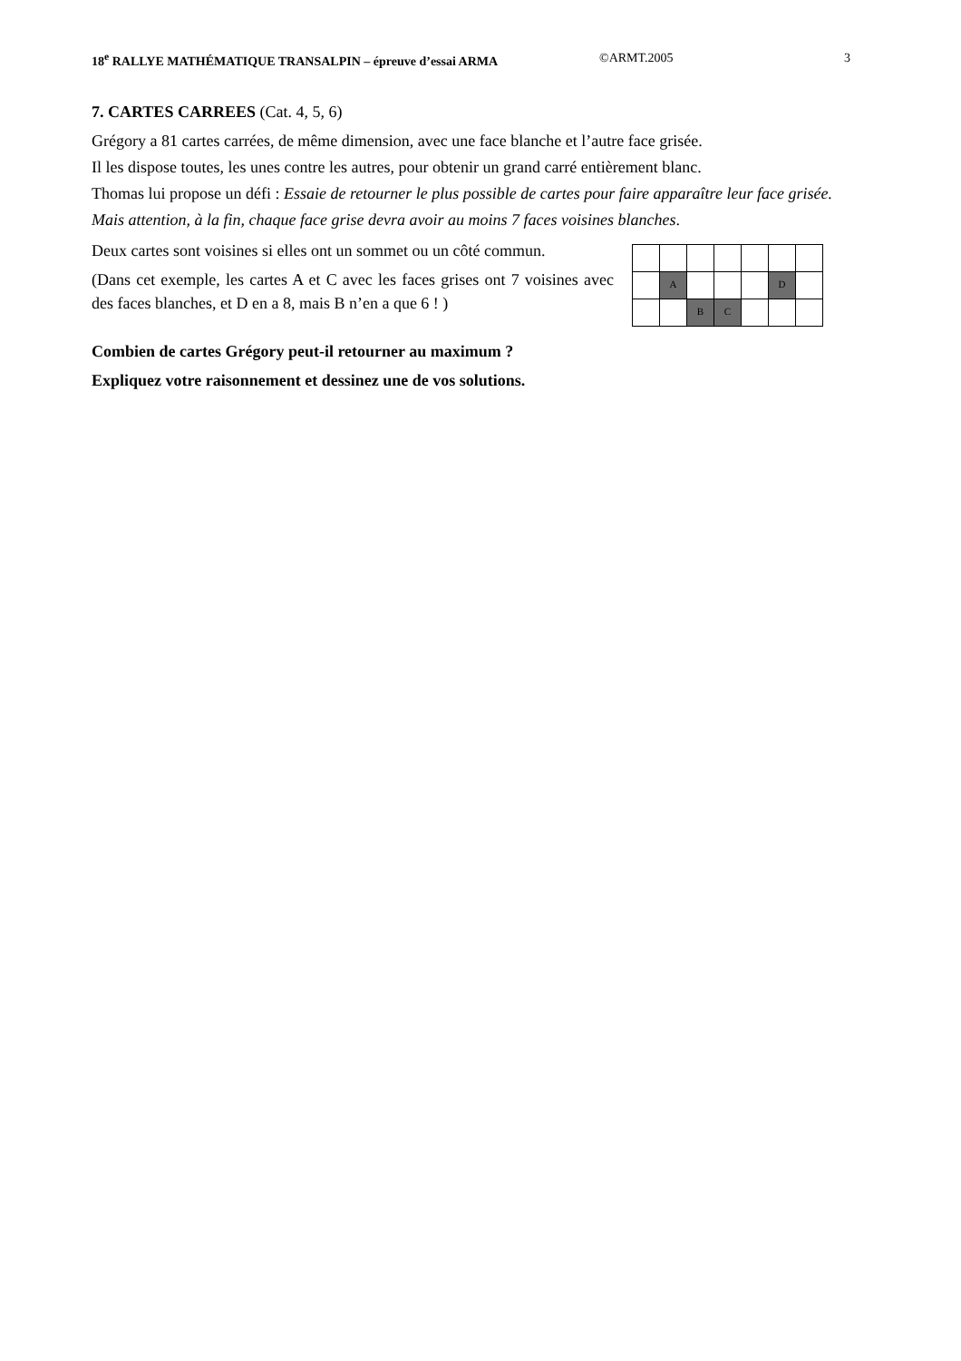18<sup>e</sup> RALLYE MATHÉMATIQUE TRANSALPIN – épreuve d’essai ARMA ©ARMT.2005 3
7. CARTES CARREES (Cat. 4, 5, 6)
Grégory a 81 cartes carrées, de même dimension, avec une face blanche et l’autre face grisée.
Il les dispose toutes, les unes contre les autres, pour obtenir un grand carré entièrement blanc.
Thomas lui propose un défi : Essaie de retourner le plus possible de cartes pour faire apparaître leur face grisée.
Mais attention, à la fin, chaque face grise devra avoir au moins 7 faces voisines blanches.
Deux cartes sont voisines si elles ont un sommet ou un côté commun.
(Dans cet exemple, les cartes A et C avec les faces grises ont 7 voisines avec des faces blanches, et D en a 8, mais B n’en a que 6 ! )
| | A | | | | D | |
| | | B | C | | | |
Combien de cartes Grégory peut-il retourner au maximum ?
Expliquez votre raisonnement et dessinez une de vos solutions.